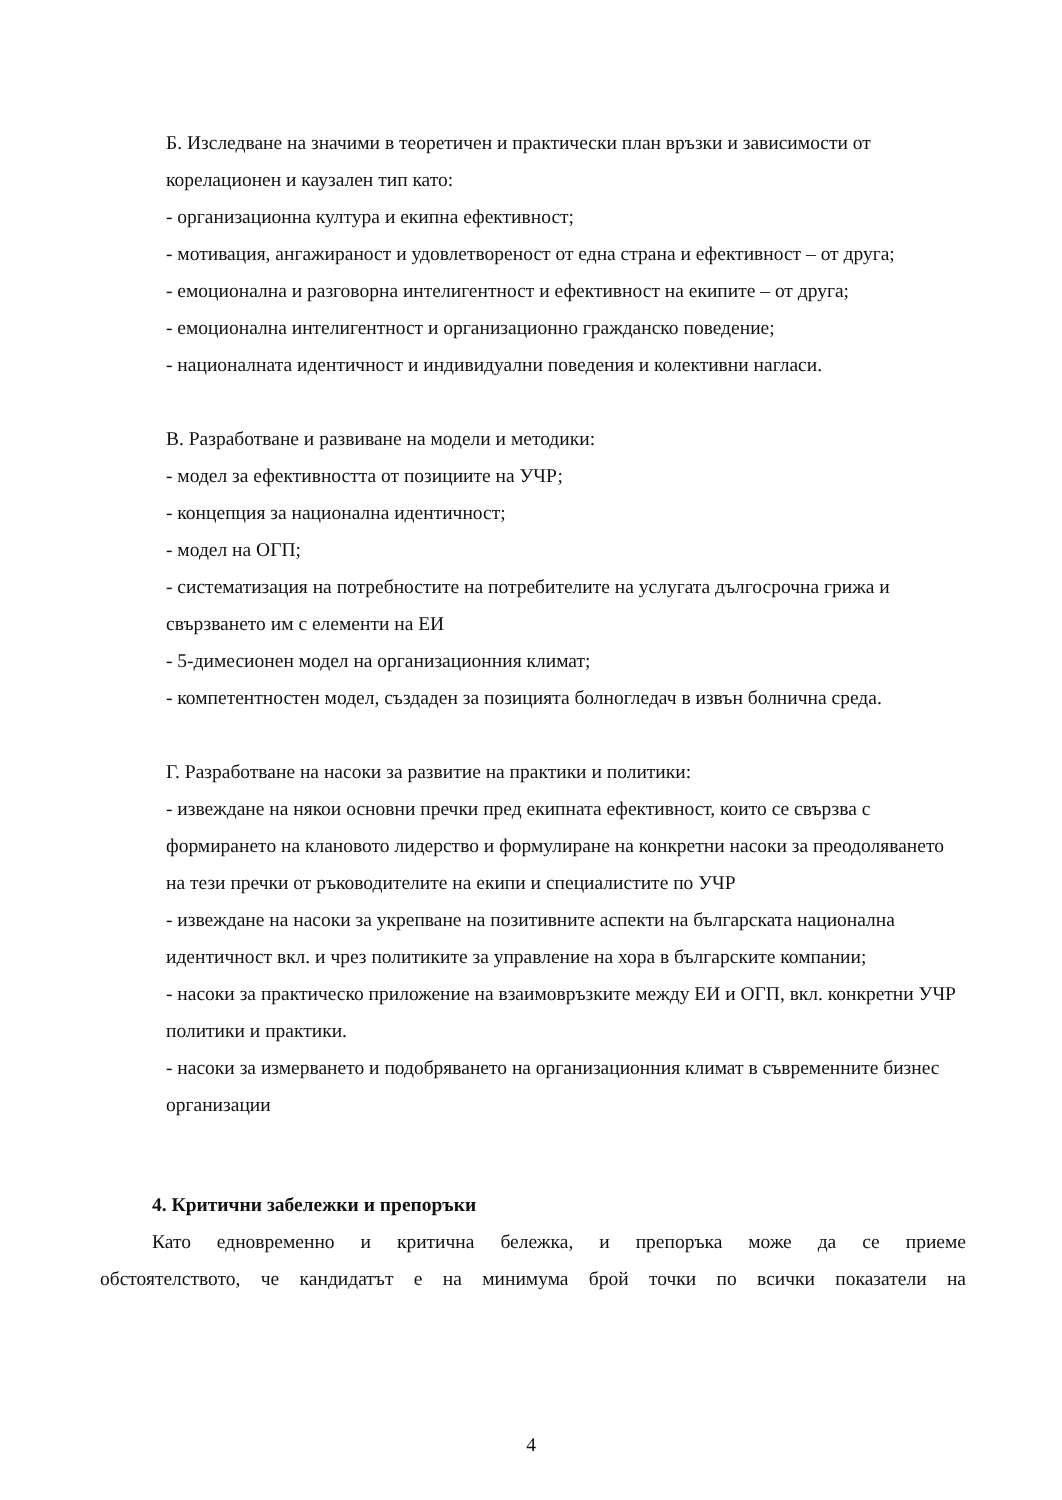Б. Изследване на значими в теоретичен и практически план връзки и зависимости от корелационен и каузален тип като:
- организационна култура и екипна ефективност;
- мотивация, ангажираност и удовлетвореност от една страна и ефективност – от друга;
- емоционална и разговорна интелигентност и ефективност на екипите – от друга;
- емоционална интелигентност и организационно гражданско поведение;
- националната идентичност и индивидуални поведения и колективни нагласи.
В. Разработване и развиване на модели и методики:
- модел за ефективността от позициите на УЧР;
- концепция за национална идентичност;
- модел на ОГП;
- систематизация на потребностите на потребителите на услугата дългосрочна грижа и свързването им с елементи на ЕИ
- 5-димесионен модел на организационния климат;
- компетентностен модел, създаден за позицията болногледач в извън болнична среда.
Г. Разработване на насоки за развитие на практики и политики:
- извеждане на някои основни пречки пред екипната ефективност, които се свързва с формирането на клановото лидерство и формулиране на конкретни насоки за преодоляването на тези пречки от ръководителите на екипи и специалистите по УЧР
- извеждане на насоки за укрепване на позитивните аспекти на българската национална идентичност вкл. и чрез политиките за управление на хора в българските компании;
- насоки за практическо приложение на взаимовръзките между ЕИ и ОГП, вкл. конкретни УЧР политики и практики.
- насоки за измерването и подобряването на организационния климат в съвременните бизнес организации
4. Критични забележки и препоръки
Като едновременно и критична бележка, и препоръка може да се приеме
обстоятелството, че кандидатът е на минимума брой точки по всички показатели на
4